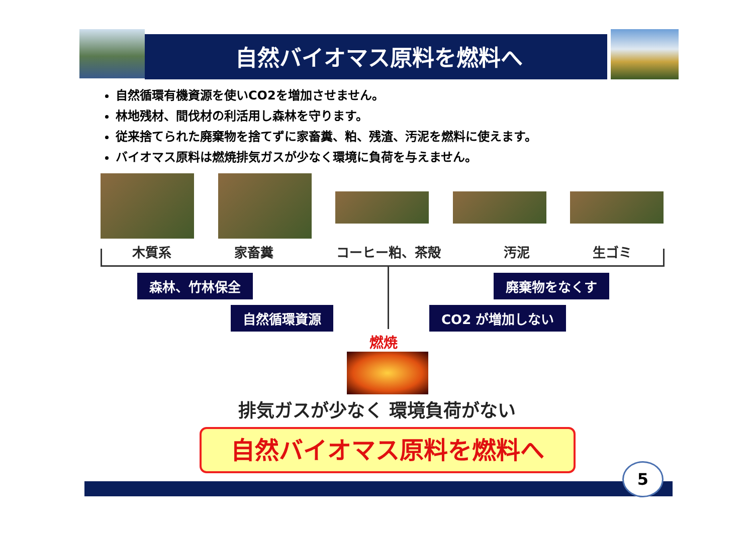自然バイオマス原料を燃料へ
自然循環有機資源を使いCO2を増加させません。
林地残材、間伐材の利活用し森林を守ります。
従来捨てられた廃棄物を捨てずに家畜糞、粕、残渣、汚泥を燃料に使えます。
バイオマス原料は燃焼排気ガスが少なく環境に負荷を与えません。
木質系 家畜糞 コーヒー粕、茶殻 汚泥 生ゴミ
森林、竹林保全 廃棄物をなくす
自然循環資源 CO2 が増加しない
燃焼
排気ガスが少なく 環境負荷がない
自然バイオマス原料を燃料へ
5